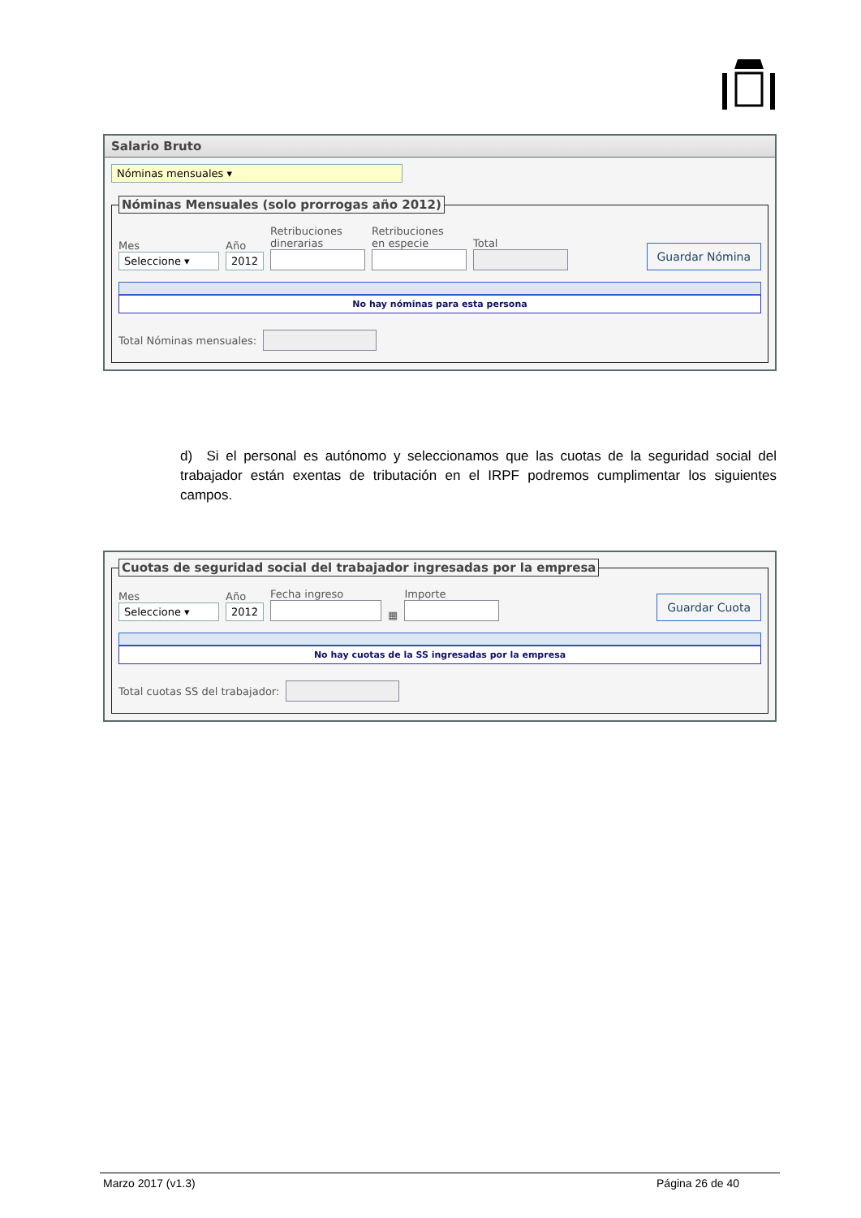Salario Bruto
Nóminas mensuales ▾
Nóminas Mensuales (solo prorrogas año 2012)
Mes
Seleccione ▾
Año
2012
Retribuciones
dinerarias
Retribuciones
en especie
Total
Guardar Nómina
No hay nóminas para esta persona
Total Nóminas mensuales:
d) Si el personal es autónomo y seleccionamos que las cuotas de la seguridad social del trabajador están exentas de tributación en el IRPF podremos cumplimentar los siguientes campos.
Cuotas de seguridad social del trabajador ingresadas por la empresa
Mes
Seleccione ▾
Año
2012
Fecha ingreso
▦
Importe
Guardar Cuota
No hay cuotas de la SS ingresadas por la empresa
Total cuotas SS del trabajador:
Marzo 2017 (v1.3) Página 26 de 40